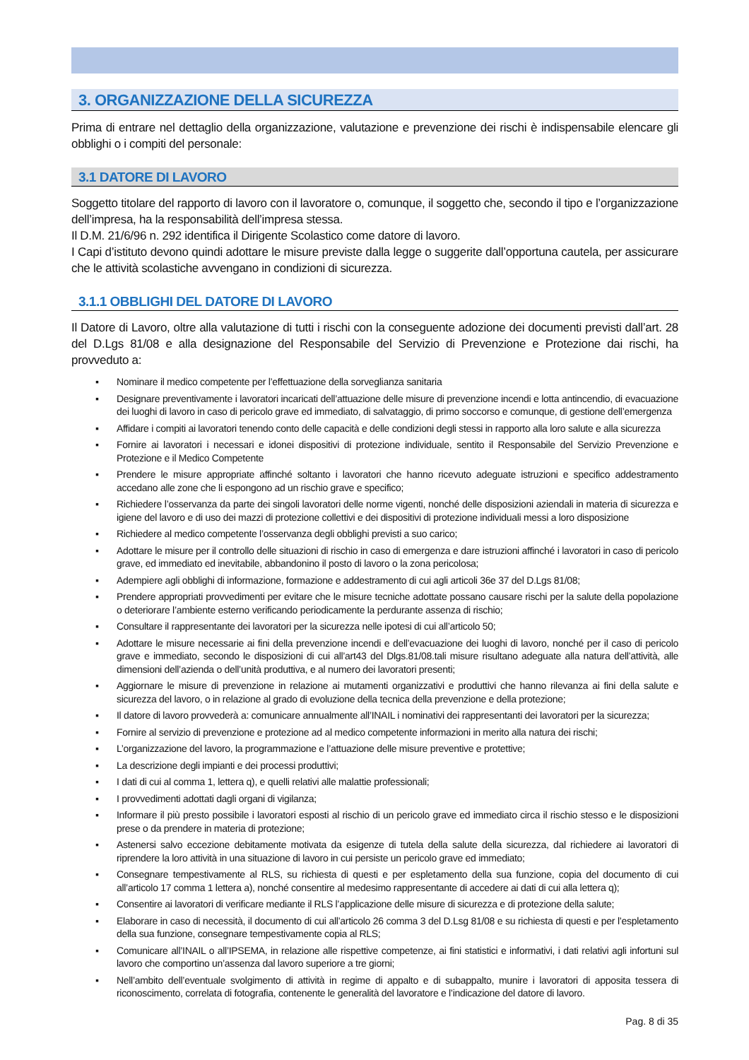3. ORGANIZZAZIONE DELLA SICUREZZA
Prima di entrare nel dettaglio della organizzazione, valutazione e prevenzione dei rischi è indispensabile elencare gli obblighi o i compiti del personale:
3.1 DATORE DI LAVORO
Soggetto titolare del rapporto di lavoro con il lavoratore o, comunque, il soggetto che, secondo il tipo e l’organizzazione dell’impresa, ha la responsabilità dell’impresa stessa.
Il D.M. 21/6/96 n. 292 identifica il Dirigente Scolastico come datore di lavoro.
I Capi d’istituto devono quindi adottare le misure previste dalla legge o suggerite dall’opportuna cautela, per assicurare che le attività scolastiche avvengano in condizioni di sicurezza.
3.1.1 OBBLIGHI DEL DATORE DI LAVORO
Il Datore di Lavoro, oltre alla valutazione di tutti i rischi con la conseguente adozione dei documenti previsti dall’art. 28 del D.Lgs 81/08 e alla designazione del Responsabile del Servizio di Prevenzione e Protezione dai rischi, ha provveduto a:
▪ Nominare il medico competente per l’effettuazione della sorveglianza sanitaria
▪ Designare preventivamente i lavoratori incaricati dell’attuazione delle misure di prevenzione incendi e lotta antincendio, di evacuazione dei luoghi di lavoro in caso di pericolo grave ed immediato, di salvataggio, di primo soccorso e comunque, di gestione dell’emergenza
▪ Affidare i compiti ai lavoratori tenendo conto delle capacità e delle condizioni degli stessi in rapporto alla loro salute e alla sicurezza
▪ Fornire ai lavoratori i necessari e idonei dispositivi di protezione individuale, sentito il Responsabile del Servizio Prevenzione e Protezione e il Medico Competente
▪ Prendere le misure appropriate affinché soltanto i lavoratori che hanno ricevuto adeguate istruzioni e specifico addestramento accedano alle zone che li espongono ad un rischio grave e specifico;
▪ Richiedere l’osservanza da parte dei singoli lavoratori delle norme vigenti, nonché delle disposizioni aziendali in materia di sicurezza e igiene del lavoro e di uso dei mazzi di protezione collettivi e dei dispositivi di protezione individuali messi a loro disposizione
▪ Richiedere al medico competente l’osservanza degli obblighi previsti a suo carico;
▪ Adottare le misure per il controllo delle situazioni di rischio in caso di emergenza e dare istruzioni affinché i lavoratori in caso di pericolo grave, ed immediato ed inevitabile, abbandonino il posto di lavoro o la zona pericolosa;
▪ Adempiere agli obblighi di informazione, formazione e addestramento di cui agli articoli 36e 37 del D.Lgs 81/08;
▪ Prendere appropriati provvedimenti per evitare che le misure tecniche adottate possano causare rischi per la salute della popolazione o deteriorare l’ambiente esterno verificando periodicamente la perdurante assenza di rischio;
▪ Consultare il rappresentante dei lavoratori per la sicurezza nelle ipotesi di cui all’articolo 50;
▪ Adottare le misure necessarie ai fini della prevenzione incendi e dell’evacuazione dei luoghi di lavoro, nonché per il caso di pericolo grave e immediato, secondo le disposizioni di cui all’art43 del Dlgs.81/08.tali misure risultano adeguate alla natura dell’attività, alle dimensioni dell’azienda o dell’unità produttiva, e al numero dei lavoratori presenti;
▪ Aggiornare le misure di prevenzione in relazione ai mutamenti organizzativi e produttivi che hanno rilevanza ai fini della salute e sicurezza del lavoro, o in relazione al grado di evoluzione della tecnica della prevenzione e della protezione;
▪ Il datore di lavoro provvederà a: comunicare annualmente all’INAIL i nominativi dei rappresentanti dei lavoratori per la sicurezza;
▪ Fornire al servizio di prevenzione e protezione ad al medico competente informazioni in merito alla natura dei rischi;
▪ L’organizzazione del lavoro, la programmazione e l’attuazione delle misure preventive e protettive;
▪ La descrizione degli impianti e dei processi produttivi;
▪ I dati di cui al comma 1, lettera q), e quelli relativi alle malattie professionali;
▪ I provvedimenti adottati dagli organi di vigilanza;
▪ Informare il più presto possibile i lavoratori esposti al rischio di un pericolo grave ed immediato circa il rischio stesso e le disposizioni prese o da prendere in materia di protezione;
▪ Astenersi salvo eccezione debitamente motivata da esigenze di tutela della salute della sicurezza, dal richiedere ai lavoratori di riprendere la loro attività in una situazione di lavoro in cui persiste un pericolo grave ed immediato;
▪ Consegnare tempestivamente al RLS, su richiesta di questi e per espletamento della sua funzione, copia del documento di cui all’articolo 17 comma 1 lettera a), nonché consentire al medesimo rappresentante di accedere ai dati di cui alla lettera q);
▪ Consentire ai lavoratori di verificare mediante il RLS l’applicazione delle misure di sicurezza e di protezione della salute;
▪ Elaborare in caso di necessità, il documento di cui all’articolo 26 comma 3 del D.Lsg 81/08 e su richiesta di questi e per l’espletamento della sua funzione, consegnare tempestivamente copia al RLS;
▪ Comunicare all’INAIL o all’IPSEMA, in relazione alle rispettive competenze, ai fini statistici e informativi, i dati relativi agli infortuni sul lavoro che comportino un’assenza dal lavoro superiore a tre giorni;
▪ Nell’ambito dell’eventuale svolgimento di attività in regime di appalto e di subappalto, munire i lavoratori di apposita tessera di riconoscimento, correlata di fotografia, contenente le generalità del lavoratore e l’indicazione del datore di lavoro.
Pag. 8 di 35